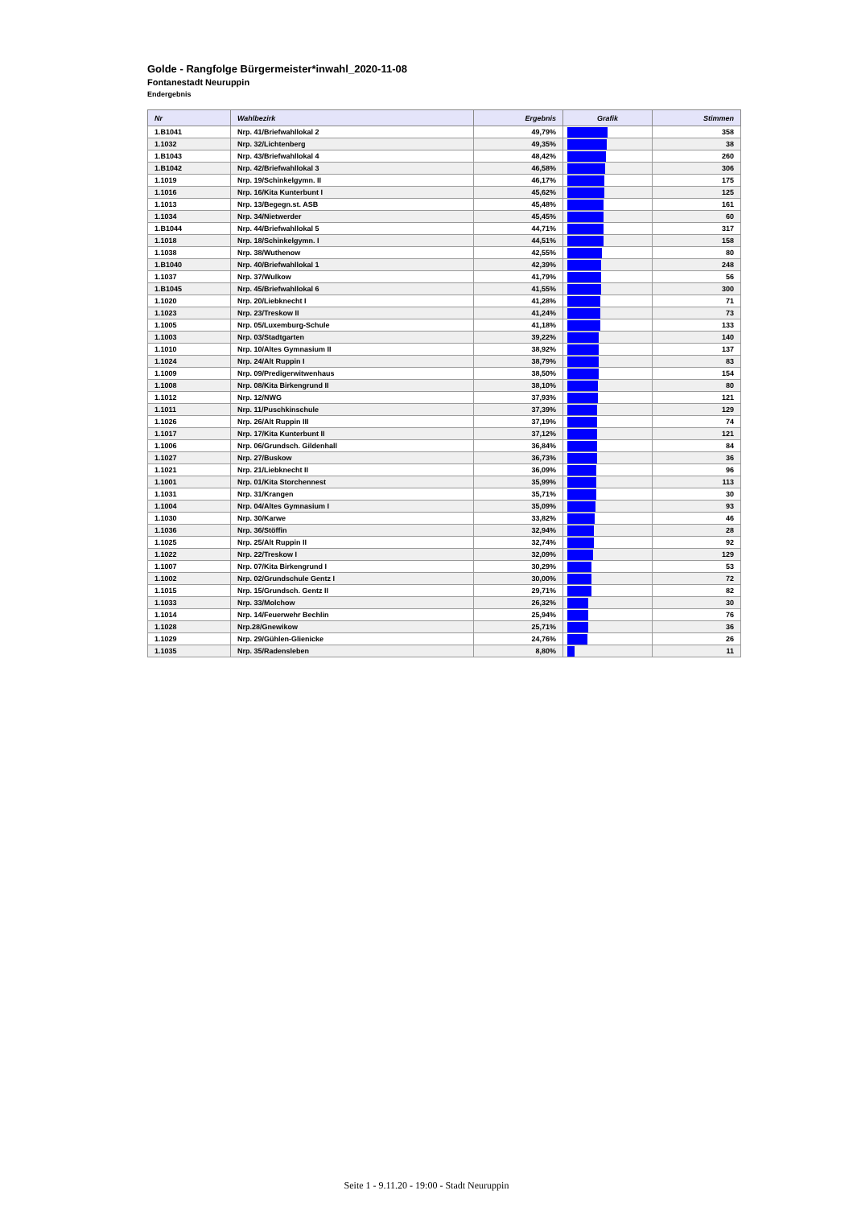Golde - Rangfolge Bürgermeister*inwahl_2020-11-08
Fontanestadt Neuruppin
Endergebnis
| Nr | Wahlbezirk | Ergebnis | Grafik | Stimmen |
| --- | --- | --- | --- | --- |
| 1.B1041 | Nrp. 41/Briefwahllokal 2 | 49,79% | | 358 |
| 1.1032 | Nrp. 32/Lichtenberg | 49,35% | | 38 |
| 1.B1043 | Nrp. 43/Briefwahllokal 4 | 48,42% | | 260 |
| 1.B1042 | Nrp. 42/Briefwahllokal 3 | 46,58% | | 306 |
| 1.1019 | Nrp. 19/Schinkelgymn. II | 46,17% | | 175 |
| 1.1016 | Nrp. 16/Kita Kunterbunt I | 45,62% | | 125 |
| 1.1013 | Nrp. 13/Begegn.st. ASB | 45,48% | | 161 |
| 1.1034 | Nrp. 34/Nietwerder | 45,45% | | 60 |
| 1.B1044 | Nrp. 44/Briefwahllokal 5 | 44,71% | | 317 |
| 1.1018 | Nrp. 18/Schinkelgymn. I | 44,51% | | 158 |
| 1.1038 | Nrp. 38/Wuthenow | 42,55% | | 80 |
| 1.B1040 | Nrp. 40/Briefwahllokal 1 | 42,39% | | 248 |
| 1.1037 | Nrp. 37/Wulkow | 41,79% | | 56 |
| 1.B1045 | Nrp. 45/Briefwahllokal 6 | 41,55% | | 300 |
| 1.1020 | Nrp. 20/Liebknecht I | 41,28% | | 71 |
| 1.1023 | Nrp. 23/Treskow II | 41,24% | | 73 |
| 1.1005 | Nrp. 05/Luxemburg-Schule | 41,18% | | 133 |
| 1.1003 | Nrp. 03/Stadtgarten | 39,22% | | 140 |
| 1.1010 | Nrp. 10/Altes Gymnasium II | 38,92% | | 137 |
| 1.1024 | Nrp. 24/Alt Ruppin I | 38,79% | | 83 |
| 1.1009 | Nrp. 09/Predigerwitwenhaus | 38,50% | | 154 |
| 1.1008 | Nrp. 08/Kita Birkengrund II | 38,10% | | 80 |
| 1.1012 | Nrp. 12/NWG | 37,93% | | 121 |
| 1.1011 | Nrp. 11/Puschkinschule | 37,39% | | 129 |
| 1.1026 | Nrp. 26/Alt Ruppin III | 37,19% | | 74 |
| 1.1017 | Nrp. 17/Kita Kunterbunt II | 37,12% | | 121 |
| 1.1006 | Nrp. 06/Grundsch. Gildenhall | 36,84% | | 84 |
| 1.1027 | Nrp. 27/Buskow | 36,73% | | 36 |
| 1.1021 | Nrp. 21/Liebknecht II | 36,09% | | 96 |
| 1.1001 | Nrp. 01/Kita Storchennest | 35,99% | | 113 |
| 1.1031 | Nrp. 31/Krangen | 35,71% | | 30 |
| 1.1004 | Nrp. 04/Altes Gymnasium I | 35,09% | | 93 |
| 1.1030 | Nrp. 30/Karwe | 33,82% | | 46 |
| 1.1036 | Nrp. 36/Stöffin | 32,94% | | 28 |
| 1.1025 | Nrp. 25/Alt Ruppin II | 32,74% | | 92 |
| 1.1022 | Nrp. 22/Treskow I | 32,09% | | 129 |
| 1.1007 | Nrp. 07/Kita Birkengrund I | 30,29% | | 53 |
| 1.1002 | Nrp. 02/Grundschule Gentz I | 30,00% | | 72 |
| 1.1015 | Nrp. 15/Grundsch. Gentz II | 29,71% | | 82 |
| 1.1033 | Nrp. 33/Molchow | 26,32% | | 30 |
| 1.1014 | Nrp. 14/Feuerwehr Bechlin | 25,94% | | 76 |
| 1.1028 | Nrp.28/Gnewikow | 25,71% | | 36 |
| 1.1029 | Nrp. 29/Gühlen-Glienicke | 24,76% | | 26 |
| 1.1035 | Nrp. 35/Radensleben | 8,80% | | 11 |
Seite 1 - 9.11.20 - 19:00 - Stadt Neuruppin